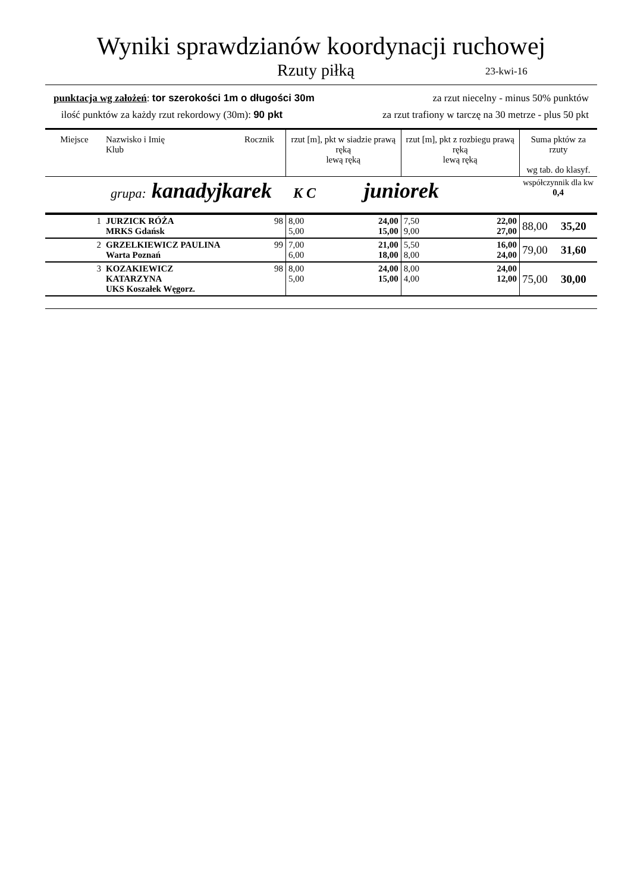Wyniki sprawdzianów koordynacji ruchowej
Rzuty piłką 23-kwi-16
punktacja wg założeń: tor szerokości 1m o długości 30m za rzut niecelny - minus 50% punktów
ilość punktów za każdy rzut rekordowy (30m): 90 pkt za rzut trafiony w tarczę na 30 metrze - plus 50 pkt
| Miejsce | Nazwisko i Imię Klub | Rocznik | rzut [m], pkt w siadzie prawą ręką lewą ręką | | rzut [m], pkt z rozbiegu prawą ręką lewą ręką | | Suma pktów za rzuty wg tab. do klasyf. | |
| --- | --- | --- | --- | --- | --- | --- | --- | --- |
| grupa: kanadyjkarek K C juniorek | | | | | | | współczynnik dla kw 0,4 | |
| 1 | JURZICK RÓŻA MRKS Gdańsk | 98 | 8,00 5,00 | 24,00 15,00 | 7,50 9,00 | 22,00 27,00 | 88,00 | 35,20 |
| 2 | GRZELKIEWICZ PAULINA Warta Poznań | 99 | 7,00 6,00 | 21,00 18,00 | 5,50 8,00 | 16,00 24,00 | 79,00 | 31,60 |
| 3 | KOZAKIEWICZ KATARZYNA UKS Koszałek Węgorz. | 98 | 8,00 5,00 | 24,00 15,00 | 8,00 4,00 | 24,00 12,00 | 75,00 | 30,00 |